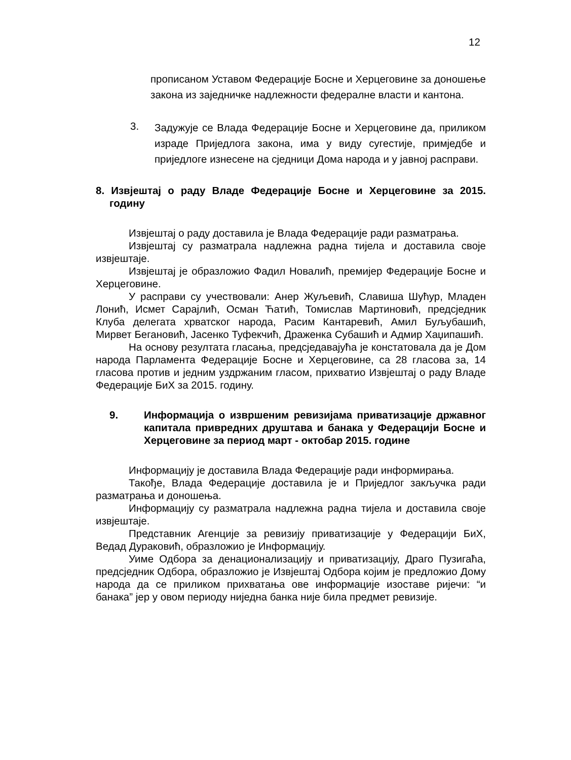12
прописаном Уставом Федерације Босне и Херцеговине за доношење закона из заједничке надлежности федералне власти и кантона.
3. Задужује се Влада Федерације Босне и Херцеговине да, приликом израде Приједлога закона, има у виду сугестије, примједбе и приједлоге изнесене на сједници Дома народа и у јавној расправи.
8. Извјештај о раду Владе Федерације Босне и Херцеговине за 2015. годину
Извјештај о раду доставила је Влада Федерације ради разматрања.
Извјештај су разматрала надлежна радна тијела и доставила своје извјештаје.
Извјештај је образложио Фадил Новалић, премијер Федерације Босне и Херцеговине.
У расправи су учествовали: Анер Жуљевић, Славиша Шућур, Младен Лонић, Исмет Сарајлић, Осман Ћатић, Томислав Мартиновић, предсједник Клуба делегата хрватског народа, Расим Кантаревић, Амил Буљубашић, Мирвет Бегановић, Јасенко Туфекчић, Драженка Субашић и Адмир Хаџипашић.
На основу резултата гласања, предсједавајућа је констатовала да је Дом народа Парламента Федерације Босне и Херцеговине, са 28 гласова за, 14 гласова против и једним уздржаним гласом, прихватио Извјештај о раду Владе Федерације БиХ за 2015. годину.
9. Информација о извршеним ревизијама приватизације државног капитала привредних друштава и банака у Федерацији Босне и Херцеговине за период март - октобар 2015. године
Информацију је доставила Влада Федерације ради информирања.
Такође, Влада Федерације доставила је и Приједлог закључка ради разматрања и доношења.
Информацију су разматрала надлежна радна тијела и доставила своје извјештаје.
Представник Агенције за ревизију приватизације у Федерацији БиХ, Ведад Дураковић, образложио је Информацију.
Уиме Одбора за денационализацију и приватизацију, Драго Пузигаћа, предсједник Одбора, образложио је Извјештај Одбора којим је предложио Дому народа да се приликом прихватања ове информације изоставе ријечи: “и банака” јер у овом периоду ниједна банка није била предмет ревизије.